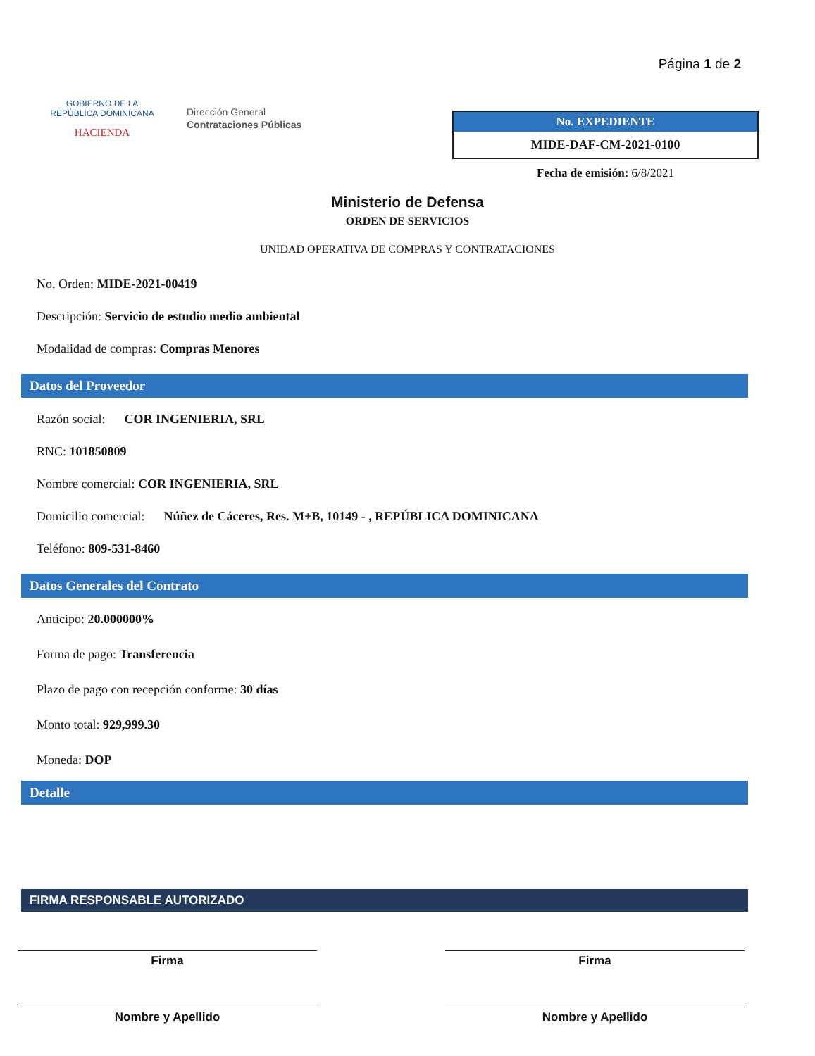GOBIERNO DE LA
REPÚBLICA DOMINICANA
HACIENDA
Dirección General
Contrataciones Públicas
Página 1 de 2
No. EXPEDIENTE
MIDE-DAF-CM-2021-0100
Fecha de emisión: 6/8/2021
Ministerio de Defensa
ORDEN DE SERVICIOS
UNIDAD OPERATIVA DE COMPRAS Y CONTRATACIONES
No. Orden: MIDE-2021-00419
Descripción: Servicio de estudio medio ambiental
Modalidad de compras: Compras Menores
Datos del Proveedor
Razón social: COR INGENIERIA, SRL
RNC: 101850809
Nombre comercial: COR INGENIERIA, SRL
Domicilio comercial: Núñez de Cáceres, Res. M+B, 10149 - , REPÚBLICA DOMINICANA
Teléfono: 809-531-8460
Datos Generales del Contrato
Anticipo: 20.000000%
Forma de pago: Transferencia
Plazo de pago con recepción conforme: 30 días
Monto total: 929,999.30
Moneda: DOP
Detalle
FIRMA RESPONSABLE AUTORIZADO
Firma Firma
Nombre y Apellido Nombre y Apellido